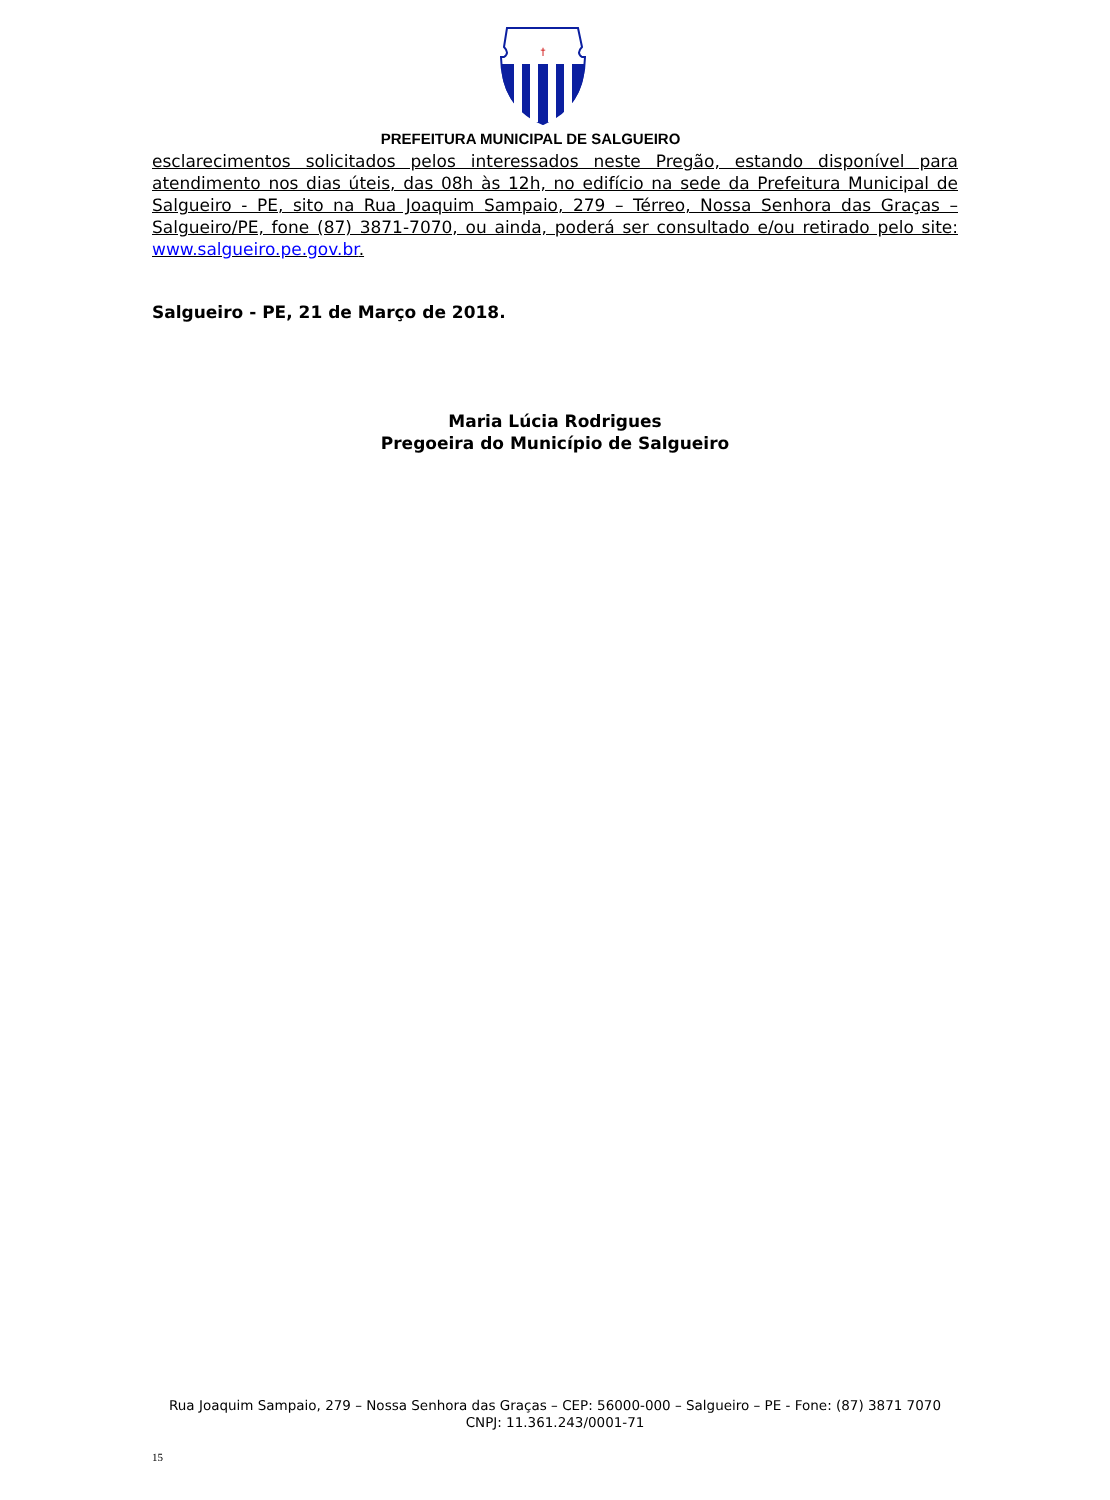†
PREFEITURA MUNICIPAL DE SALGUEIRO
esclarecimentos solicitados pelos interessados neste Pregão, estando disponível para atendimento nos dias úteis, das 08h às 12h, no edifício na sede da Prefeitura Municipal de Salgueiro - PE, sito na Rua Joaquim Sampaio, 279 – Térreo, Nossa Senhora das Graças – Salgueiro/PE, fone (87) 3871-7070, ou ainda, poderá ser consultado e/ou retirado pelo site: www.salgueiro.pe.gov.br.
Salgueiro - PE, 21 de Março de 2018.
Maria Lúcia Rodrigues
Pregoeira do Município de Salgueiro
Rua Joaquim Sampaio, 279 – Nossa Senhora das Graças – CEP: 56000-000 – Salgueiro – PE - Fone: (87) 3871 7070
CNPJ: 11.361.243/0001-71
15